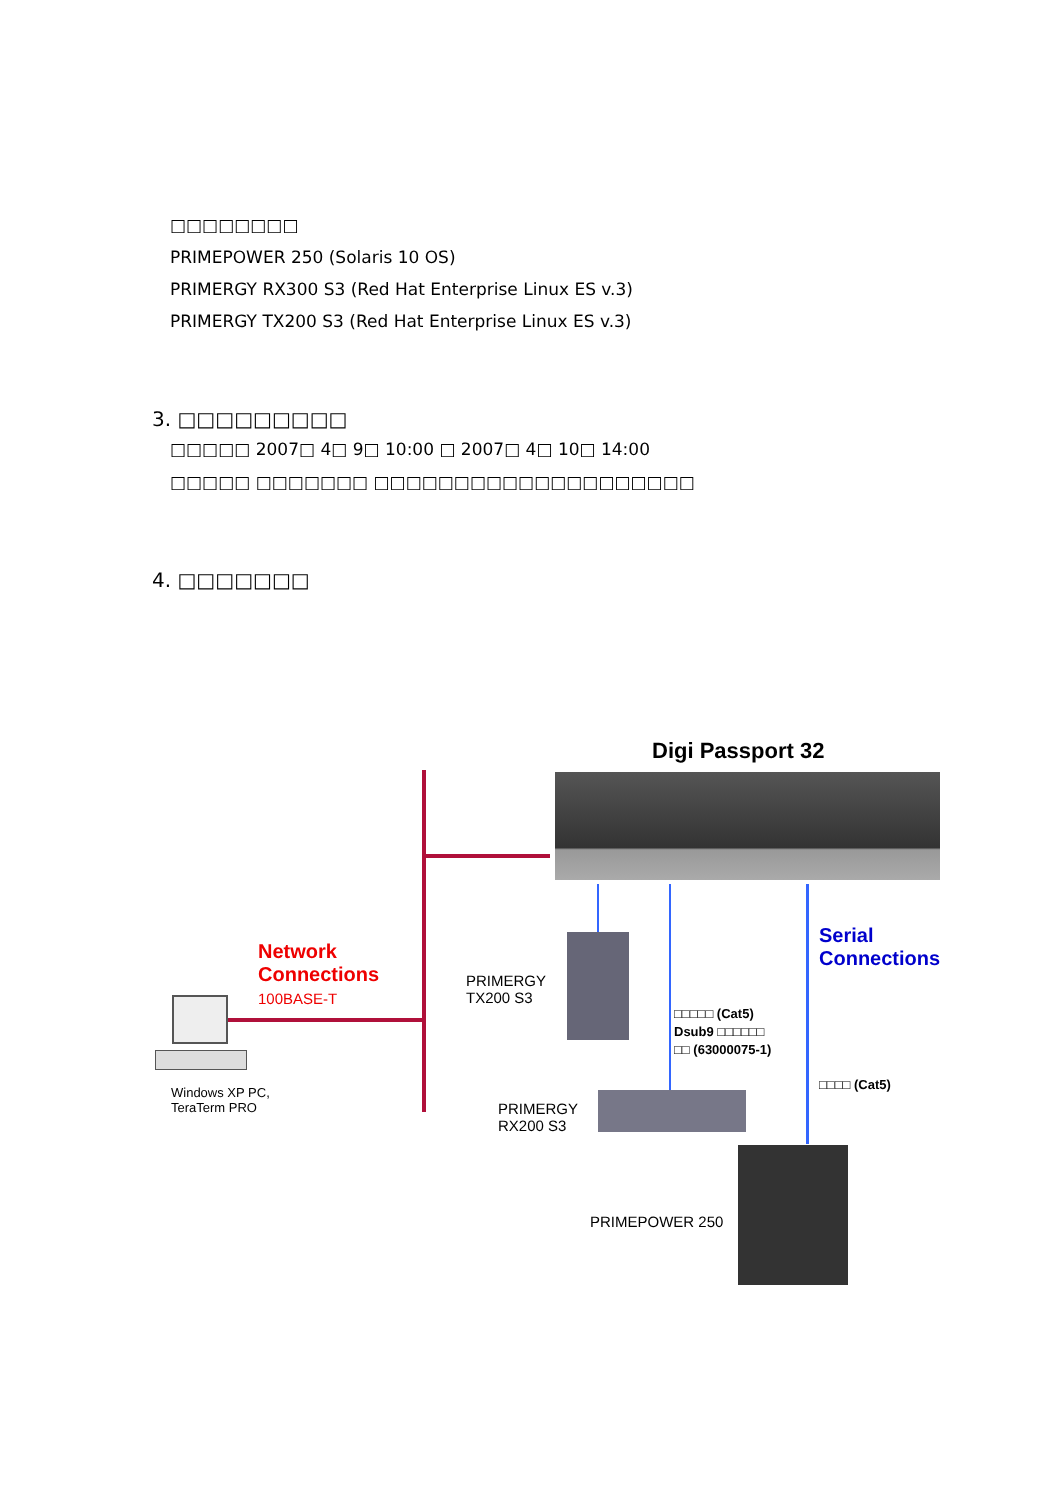□□□□□□□□
PRIMEPOWER 250 (Solaris 10 OS)
PRIMERGY RX300 S3 (Red Hat Enterprise Linux ES v.3)
PRIMERGY TX200 S3 (Red Hat Enterprise Linux ES v.3)
3. □□□□□□□□□
□□□□□ 2007□ 4□ 9□ 10:00 □ 2007□ 4□ 10□ 14:00
□□□□□ □□□□□□□ □□□□□□□□□□□□□□□□□□□□
4. □□□□□□□
Digi Passport 32
Network
Connections
100BASE-T
Serial
Connections
PRIMERGY
TX200 S3
□□□□□ (Cat5)
Dsub9 □□□□□□
□□ (63000075-1)
□□□□ (Cat5)
Windows XP PC,
TeraTerm PRO
PRIMERGY
RX200 S3
PRIMEPOWER 250